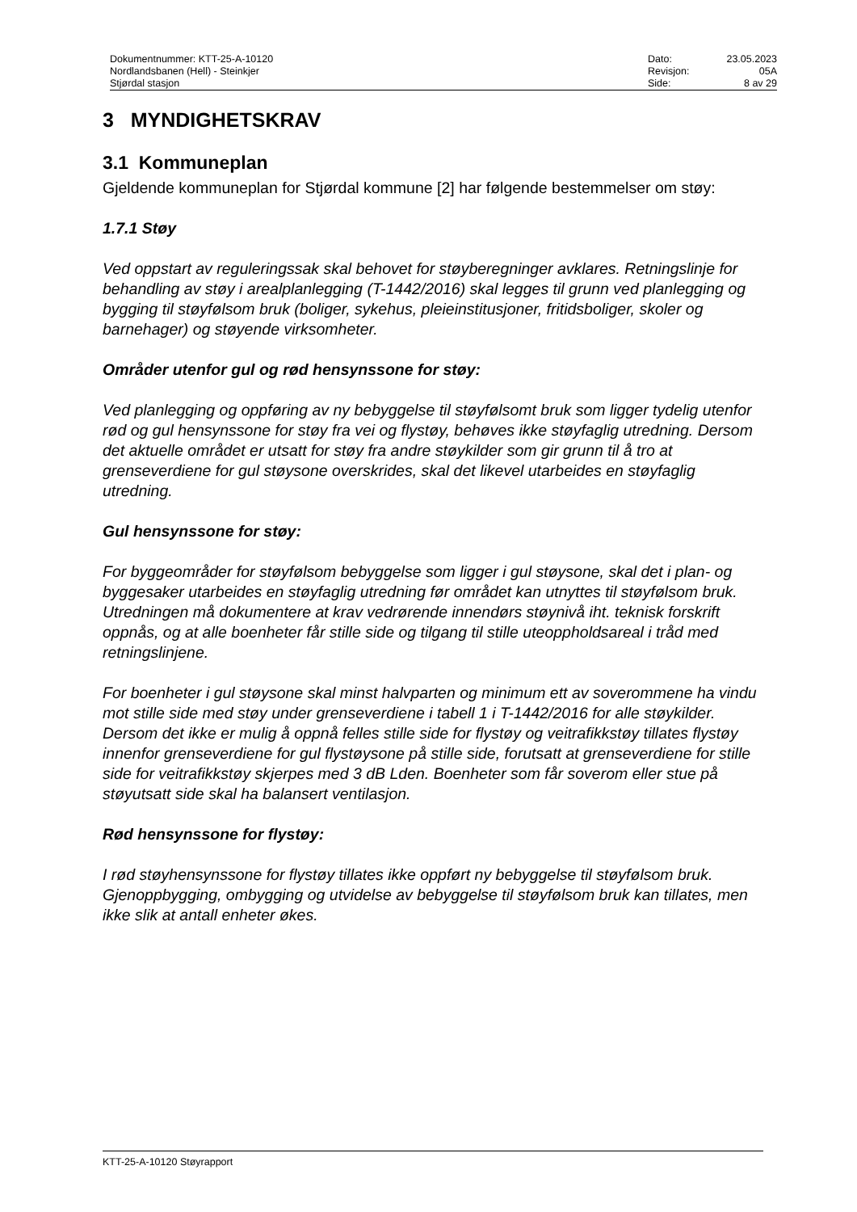| Dokumentnummer: KTT-25-A-10120 | Dato: | 23.05.2023 |
| Nordlandsbanen (Hell) - Steinkjer | Revisjon: | 05A |
| Stjørdal stasjon | Side: | 8 av 29 |
3 MYNDIGHETSKRAV
3.1 Kommuneplan
Gjeldende kommuneplan for Stjørdal kommune [2] har følgende bestemmelser om støy:
1.7.1 Støy
Ved oppstart av reguleringssak skal behovet for støyberegninger avklares. Retningslinje for behandling av støy i arealplanlegging (T-1442/2016) skal legges til grunn ved planlegging og bygging til støyfølsom bruk (boliger, sykehus, pleieinstitusjoner, fritidsboliger, skoler og barnehager) og støyende virksomheter.
Områder utenfor gul og rød hensynssone for støy:
Ved planlegging og oppføring av ny bebyggelse til støyfølsomt bruk som ligger tydelig utenfor rød og gul hensynssone for støy fra vei og flystøy, behøves ikke støyfaglig utredning. Dersom det aktuelle området er utsatt for støy fra andre støykilder som gir grunn til å tro at grenseverdiene for gul støysone overskrides, skal det likevel utarbeides en støyfaglig utredning.
Gul hensynssone for støy:
For byggeområder for støyfølsom bebyggelse som ligger i gul støysone, skal det i plan- og byggesaker utarbeides en støyfaglig utredning før området kan utnyttes til støyfølsom bruk. Utredningen må dokumentere at krav vedrørende innendørs støynivå iht. teknisk forskrift oppnås, og at alle boenheter får stille side og tilgang til stille uteoppholdsareal i tråd med retningslinjene.
For boenheter i gul støysone skal minst halvparten og minimum ett av soverommene ha vindu mot stille side med støy under grenseverdiene i tabell 1 i T-1442/2016 for alle støykilder. Dersom det ikke er mulig å oppnå felles stille side for flystøy og veitrafikkstøy tillates flystøy innenfor grenseverdiene for gul flystøysone på stille side, forutsatt at grenseverdiene for stille side for veitrafikkstøy skjerpes med 3 dB Lden. Boenheter som får soverom eller stue på støyutsatt side skal ha balansert ventilasjon.
Rød hensynssone for flystøy:
I rød støyhensynssone for flystøy tillates ikke oppført ny bebyggelse til støyfølsom bruk. Gjenoppbygging, ombygging og utvidelse av bebyggelse til støyfølsom bruk kan tillates, men ikke slik at antall enheter økes.
KTT-25-A-10120 Støyrapport